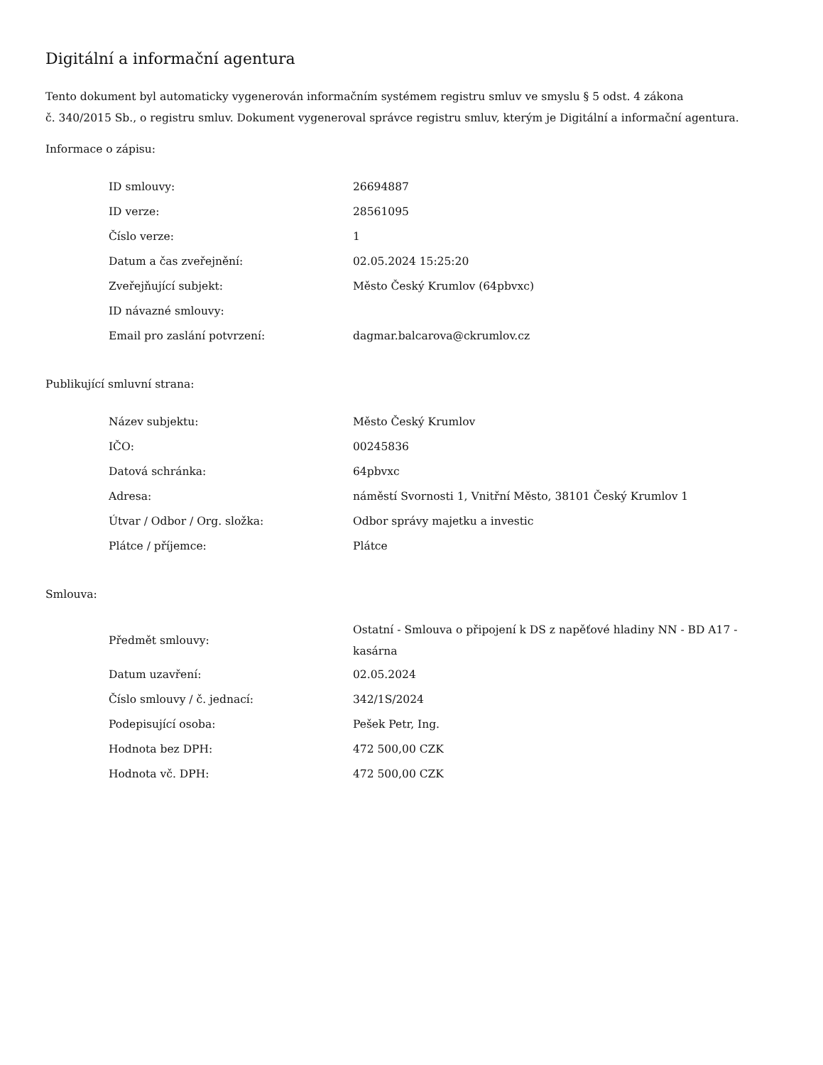Digitální a informační agentura
Tento dokument byl automaticky vygenerován informačním systémem registru smluv ve smyslu § 5 odst. 4 zákona
č. 340/2015 Sb., o registru smluv. Dokument vygeneroval správce registru smluv, kterým je Digitální a informační agentura.
Informace o zápisu:
| ID smlouvy: | 26694887 |
| ID verze: | 28561095 |
| Číslo verze: | 1 |
| Datum a čas zveřejnění: | 02.05.2024 15:25:20 |
| Zveřejňující subjekt: | Město Český Krumlov (64pbvxc) |
| ID návazné smlouvy: | |
| Email pro zaslání potvrzení: | dagmar.balcarova@ckrumlov.cz |
Publikující smluvní strana:
| Název subjektu: | Město Český Krumlov |
| IČO: | 00245836 |
| Datová schránka: | 64pbvxc |
| Adresa: | náměstí Svornosti 1, Vnitřní Město, 38101 Český Krumlov 1 |
| Útvar / Odbor / Org. složka: | Odbor správy majetku a investic |
| Plátce / příjemce: | Plátce |
Smlouva:
| Předmět smlouvy: | Ostatní - Smlouva o připojení k DS z napěťové hladiny NN - BD A17 - kasárna |
| Datum uzavření: | 02.05.2024 |
| Číslo smlouvy / č. jednací: | 342/1S/2024 |
| Podepisující osoba: | Pešek Petr, Ing. |
| Hodnota bez DPH: | 472 500,00 CZK |
| Hodnota vč. DPH: | 472 500,00 CZK |